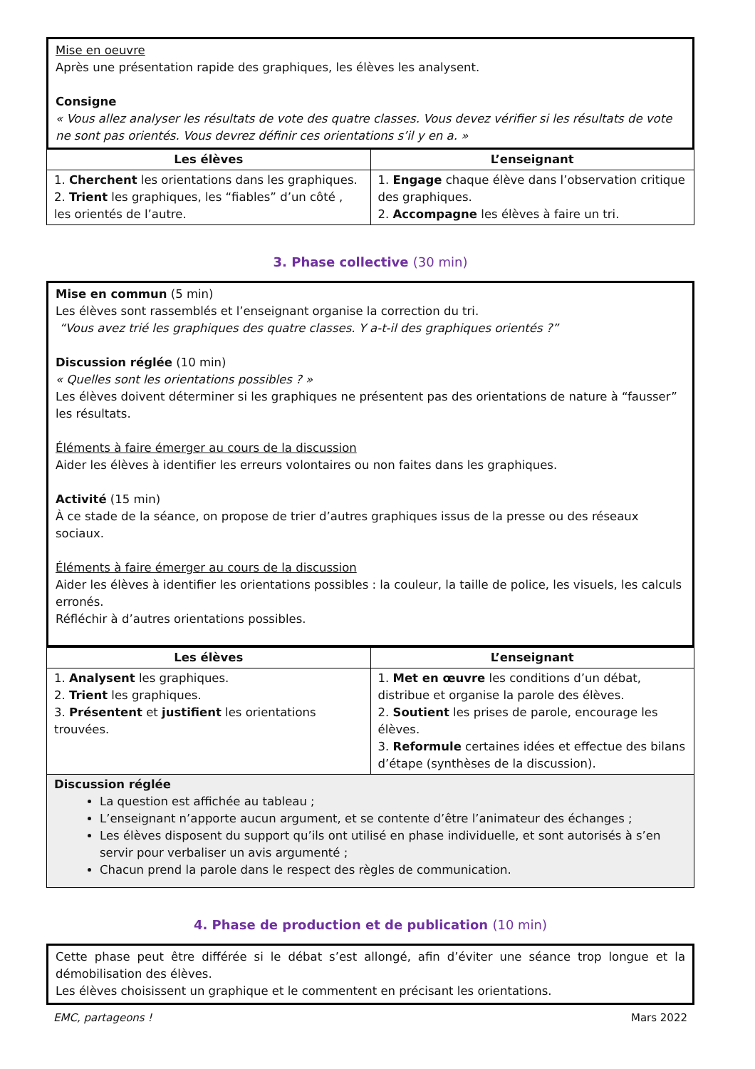Mise en oeuvre
Après une présentation rapide des graphiques, les élèves les analysent.
Consigne
« Vous allez analyser les résultats de vote des quatre classes. Vous devez vérifier si les résultats de vote ne sont pas orientés. Vous devrez définir ces orientations s’il y en a. »
| Les élèves | L’enseignant |
| --- | --- |
| 1. Cherchent les orientations dans les graphiques. 2. Trient les graphiques, les “fiables” d’un côté , les orientés de l’autre. | 1. Engage chaque élève dans l’observation critique des graphiques. 2. Accompagne les élèves à faire un tri. |
3. Phase collective (30 min)
Mise en commun (5 min)
Les élèves sont rassemblés et l’enseignant organise la correction du tri.
“Vous avez trié les graphiques des quatre classes. Y a-t-il des graphiques orientés ?”
Discussion réglée (10 min)
« Quelles sont les orientations possibles ? »
Les élèves doivent déterminer si les graphiques ne présentent pas des orientations de nature à “fausser” les résultats.
Éléments à faire émerger au cours de la discussion
Aider les élèves à identifier les erreurs volontaires ou non faites dans les graphiques.
Activité (15 min)
À ce stade de la séance, on propose de trier d’autres graphiques issus de la presse ou des réseaux sociaux.
Éléments à faire émerger au cours de la discussion
Aider les élèves à identifier les orientations possibles : la couleur, la taille de police, les visuels, les calculs erronés.
Réfléchir à d’autres orientations possibles.
| Les élèves | L’enseignant |
| --- | --- |
| 1. Analysent les graphiques. 2. Trient les graphiques. 3. Présentent et justifient les orientations trouvées. | 1. Met en œuvre les conditions d’un débat, distribue et organise la parole des élèves. 2. Soutient les prises de parole, encourage les élèves. 3. Reformule certaines idées et effectue des bilans d’étape (synthèses de la discussion). |
Discussion réglée
La question est affichée au tableau ;
L’enseignant n’apporte aucun argument, et se contente d’être l’animateur des échanges ;
Les élèves disposent du support qu’ils ont utilisé en phase individuelle, et sont autorisés à s’en servir pour verbaliser un avis argumenté ;
Chacun prend la parole dans le respect des règles de communication.
4. Phase de production et de publication (10 min)
Cette phase peut être différée si le débat s’est allongé, afin d’éviter une séance trop longue et la démobilisation des élèves.
Les élèves choisissent un graphique et le commentent en précisant les orientations.
EMC, partageons ! Mars 2022